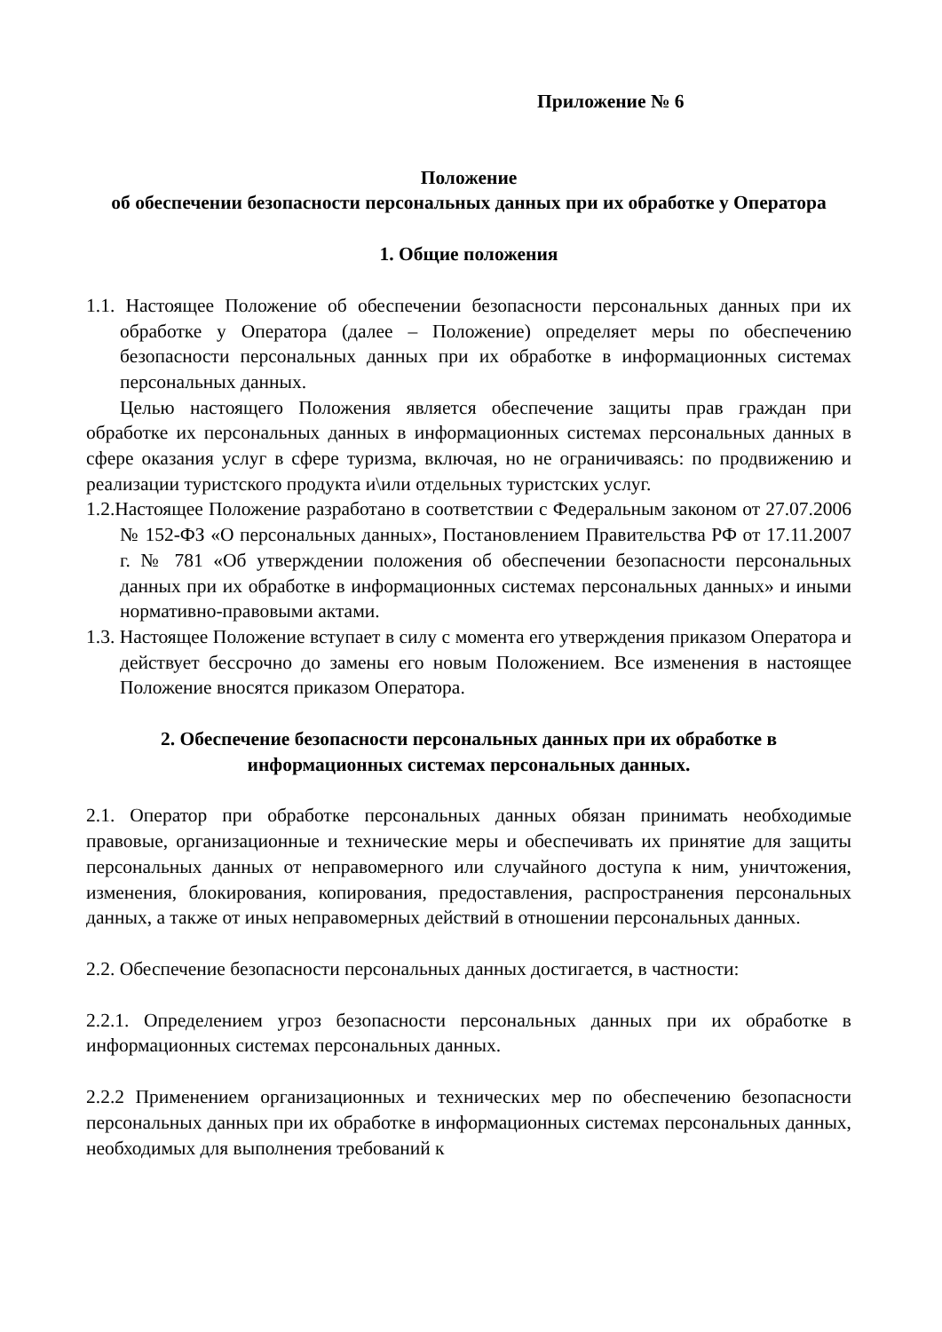Приложение № 6
Положение
об обеспечении безопасности персональных данных при их обработке у Оператора
1. Общие положения
1.1. Настоящее Положение об обеспечении безопасности персональных данных при их обработке у Оператора (далее – Положение) определяет меры по обеспечению безопасности персональных данных при их обработке в информационных системах персональных данных.
Целью настоящего Положения является обеспечение защиты прав граждан при обработке их персональных данных в информационных системах персональных данных в сфере оказания услуг в сфере туризма, включая, но не ограничиваясь: по продвижению и реализации туристского продукта и\или отдельных туристских услуг.
1.2.Настоящее Положение разработано в соответствии с Федеральным законом от 27.07.2006 № 152-ФЗ «О персональных данных», Постановлением Правительства РФ от 17.11.2007 г. № 781 «Об утверждении положения об обеспечении безопасности персональных данных при их обработке в информационных системах персональных данных» и иными нормативно-правовыми актами.
1.3. Настоящее Положение вступает в силу с момента его утверждения приказом Оператора и действует бессрочно до замены его новым Положением. Все изменения в настоящее Положение вносятся приказом Оператора.
2. Обеспечение безопасности персональных данных при их обработке в информационных системах персональных данных.
2.1. Оператор при обработке персональных данных обязан принимать необходимые правовые, организационные и технические меры и обеспечивать их принятие для защиты персональных данных от неправомерного или случайного доступа к ним, уничтожения, изменения, блокирования, копирования, предоставления, распространения персональных данных, а также от иных неправомерных действий в отношении персональных данных.
2.2. Обеспечение безопасности персональных данных достигается, в частности:
2.2.1. Определением угроз безопасности персональных данных при их обработке в информационных системах персональных данных.
2.2.2 Применением организационных и технических мер по обеспечению безопасности персональных данных при их обработке в информационных системах персональных данных, необходимых для выполнения требований к